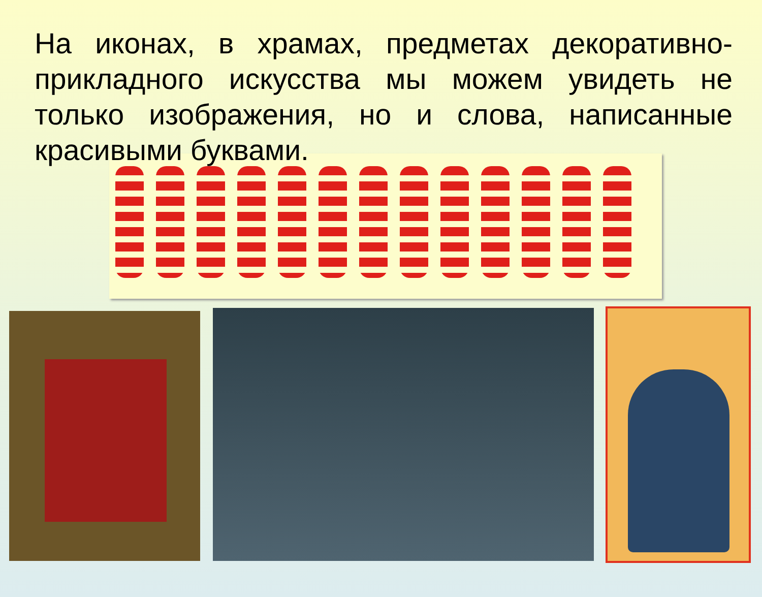На иконах, в храмах, предметах декоративно-прикладного искусства мы можем увидеть не только изображения, но и слова, написанные красивыми буквами.